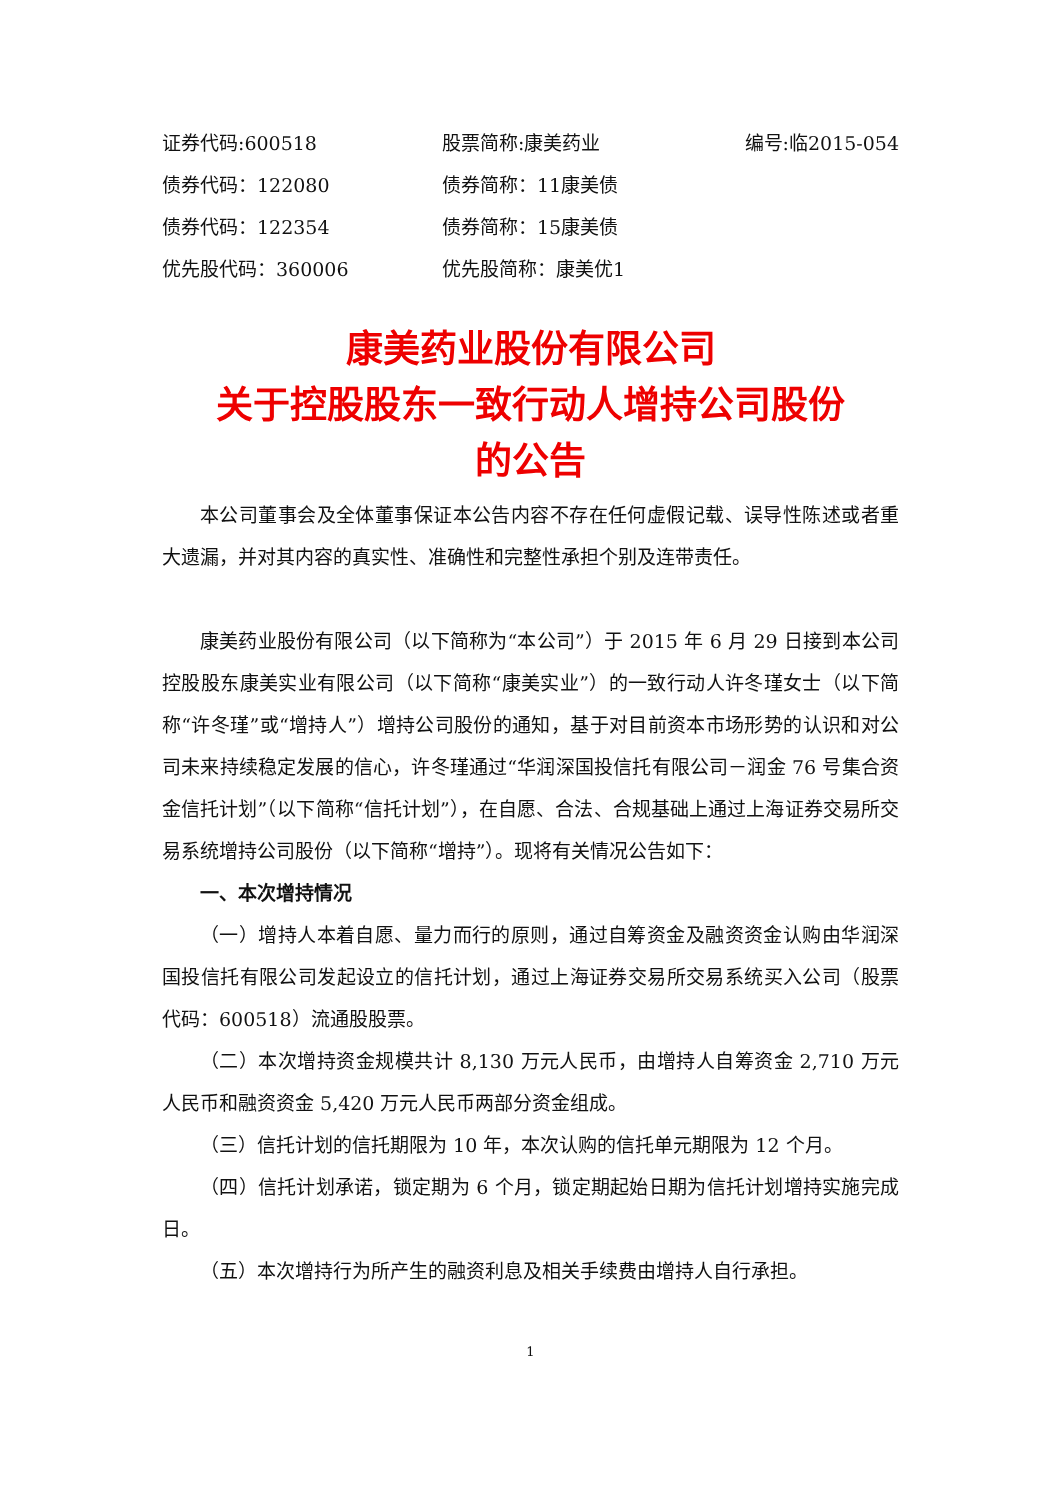证券代码:600518
股票简称:康美药业
编号:临2015-054
债券代码：122080
债券简称：11康美债
债券代码：122354
债券简称：15康美债
优先股代码：360006
优先股简称：康美优1
康美药业股份有限公司
关于控股股东一致行动人增持公司股份
的公告
本公司董事会及全体董事保证本公告内容不存在任何虚假记载、误导性陈述或者重大遗漏，并对其内容的真实性、准确性和完整性承担个别及连带责任。
康美药业股份有限公司（以下简称为“本公司”）于 2015 年 6 月 29 日接到本公司控股股东康美实业有限公司（以下简称“康美实业”）的一致行动人许冬瑾女士（以下简称“许冬瑾”或“增持人”）增持公司股份的通知，基于对目前资本市场形势的认识和对公司未来持续稳定发展的信心，许冬瑾通过“华润深国投信托有限公司－润金 76 号集合资金信托计划”（以下简称“信托计划”），在自愿、合法、合规基础上通过上海证券交易所交易系统增持公司股份（以下简称“增持”）。现将有关情况公告如下：
一、本次增持情况
（一）增持人本着自愿、量力而行的原则，通过自筹资金及融资资金认购由华润深国投信托有限公司发起设立的信托计划，通过上海证券交易所交易系统买入公司（股票代码：600518）流通股股票。
（二）本次增持资金规模共计 8,130 万元人民币，由增持人自筹资金 2,710 万元人民币和融资资金 5,420 万元人民币两部分资金组成。
（三）信托计划的信托期限为 10 年，本次认购的信托单元期限为 12 个月。
（四）信托计划承诺，锁定期为 6 个月，锁定期起始日期为信托计划增持实施完成日。
（五）本次增持行为所产生的融资利息及相关手续费由增持人自行承担。
1